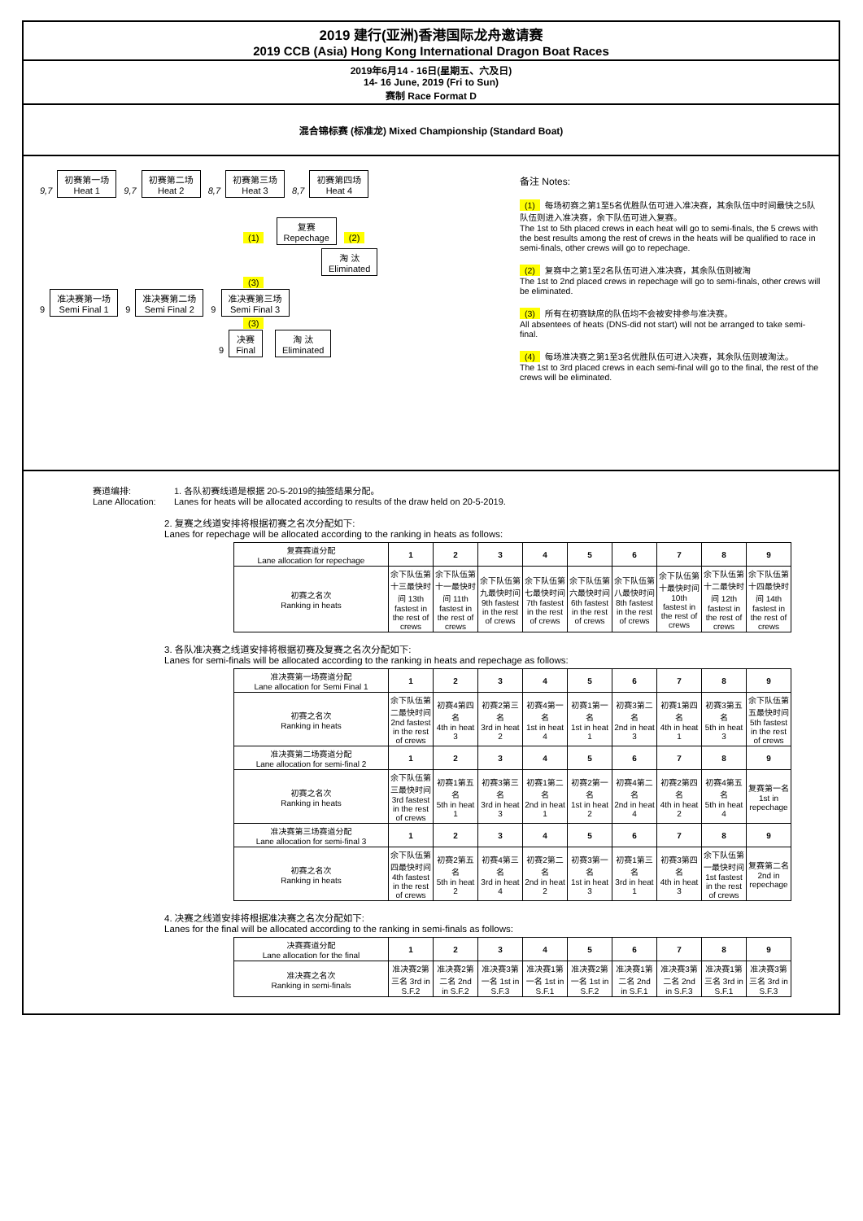2019 建行(亚洲)香港国际龙舟邀请赛
2019 CCB (Asia) Hong Kong International Dragon Boat Races
2019年6月14 - 16日(星期五、六及日)
14- 16 June, 2019 (Fri to Sun)
赛制 Race Format D
混合锦标赛 (标准龙) Mixed Championship (Standard Boat)
9,7 初赛第一场
Heat 1 9,7 初赛第二场
Heat 2 8,7 初赛第三场
Heat 3 8,7 初赛第四场
Heat 4
(1) 复赛
Repechage (2)
淘 汰
Eliminated
(3)
9 准决赛第一场
Semi Final 1 9 准决赛第二场
Semi Final 2 9 准决赛第三场
Semi Final 3
(3)
9 决赛
Final 淘 汰
Eliminated
备注 Notes:
(1) 每场初赛之第1至5名优胜队伍可进入准决赛，其余队伍中时间最快之5队队伍则进入准决赛，余下队伍可进入复赛。
The 1st to 5th placed crews in each heat will go to semi-finals, the 5 crews with the best results among the rest of crews in the heats will be qualified to race in semi-finals, other crews will go to repechage.
(2) 复赛中之第1至2名队伍可进入准决赛，其余队伍则被淘
The 1st to 2nd placed crews in repechage will go to semi-finals, other crews will be eliminated.
(3) 所有在初赛缺席的队伍均不会被安排参与准决赛。
All absentees of heats (DNS-did not start) will not be arranged to take semi-final.
(4) 每场准决赛之第1至3名优胜队伍可进入决赛，其余队伍则被淘汰。
The 1st to 3rd placed crews in each semi-final will go to the final, the rest of the crews will be eliminated.
赛道编排:
Lane Allocation:
1. 各队初赛线道是根据 20-5-2019的抽签结果分配。
Lanes for heats will be allocated according to results of the draw held on 20-5-2019.
2. 复赛之线道安排将根据初赛之名次分配如下:
Lanes for repechage will be allocated according to the ranking in heats as follows:
| 复赛赛道分配 Lane allocation for repechage | 1 | 2 | 3 | 4 | 5 | 6 | 7 | 8 | 9 |
| 初赛之名次 Ranking in heats | 余下队伍第十三最快时间 13th fastest in the rest of crews | 余下队伍第十一最快时间 11th fastest in the rest of crews | 余下队伍第九最快时间 9th fastest in the rest of crews | 余下队伍第七最快时间 7th fastest in the rest of crews | 余下队伍第六最快时间 6th fastest in the rest of crews | 余下队伍第八最快时间 8th fastest in the rest of crews | 余下队伍第十最快时间 10th fastest in the rest of crews | 余下队伍第十二最快时间 12th fastest in the rest of crews | 余下队伍第十四最快时间 14th fastest in the rest of crews |
3. 各队准决赛之线道安排将根据初赛及复赛之名次分配如下:
Lanes for semi-finals will be allocated according to the ranking in heats and repechage as follows:
| 准决赛第一场赛道分配 Lane allocation for Semi Final 1 | 1 | 2 | 3 | 4 | 5 | 6 | 7 | 8 | 9 |
| 初赛之名次 Ranking in heats | 余下队伍第二最快时间 2nd fastest in the rest of crews | 初赛4第四名 4th in heat 3 | 初赛2第三名 3rd in heat 2 | 初赛4第一名 1st in heat 4 | 初赛1第一名 1st in heat 1 | 初赛3第二名 2nd in heat 3 | 初赛1第四名 4th in heat 1 | 初赛3第五名 5th in heat 3 | 余下队伍第五最快时间 5th fastest in the rest of crews |
| 准决赛第二场赛道分配 Lane allocation for semi-final 2 | 1 | 2 | 3 | 4 | 5 | 6 | 7 | 8 | 9 |
| 初赛之名次 Ranking in heats | 余下队伍第三最快时间 3rd fastest in the rest of crews | 初赛1第五名 5th in heat 1 | 初赛3第三名 3rd in heat 3 | 初赛1第二名 2nd in heat 1 | 初赛2第一名 1st in heat 2 | 初赛4第二名 2nd in heat 4 | 初赛2第四名 4th in heat 2 | 初赛4第五名 5th in heat 4 | 复赛第一名 1st in repechage |
| 准决赛第三场赛道分配 Lane allocation for semi-final 3 | 1 | 2 | 3 | 4 | 5 | 6 | 7 | 8 | 9 |
| 初赛之名次 Ranking in heats | 余下队伍第四最快时间 4th fastest in the rest of crews | 初赛2第五名 5th in heat 2 | 初赛4第三名 3rd in heat 4 | 初赛2第二名 2nd in heat 2 | 初赛3第一名 1st in heat 3 | 初赛1第三名 3rd in heat 1 | 初赛3第四名 4th in heat 3 | 余下队伍第一最快时间 1st fastest in the rest of crews | 复赛第二名 2nd in repechage |
4. 决赛之线道安排将根据准决赛之名次分配如下:
Lanes for the final will be allocated according to the ranking in semi-finals as follows:
| 决赛赛道分配 Lane allocation for the final | 1 | 2 | 3 | 4 | 5 | 6 | 7 | 8 | 9 |
| 准决赛之名次 Ranking in semi-finals | 准决赛2第三名 3rd in S.F.2 | 准决赛2第二名 2nd in S.F.2 | 准决赛3第一名 1st in S.F.3 | 准决赛1第一名 1st in S.F.1 | 准决赛2第一名 1st in S.F.2 | 准决赛1第二名 2nd in S.F.1 | 准决赛3第二名 2nd in S.F.3 | 准决赛1第三名 3rd in S.F.1 | 准决赛3第三名 3rd in S.F.3 |